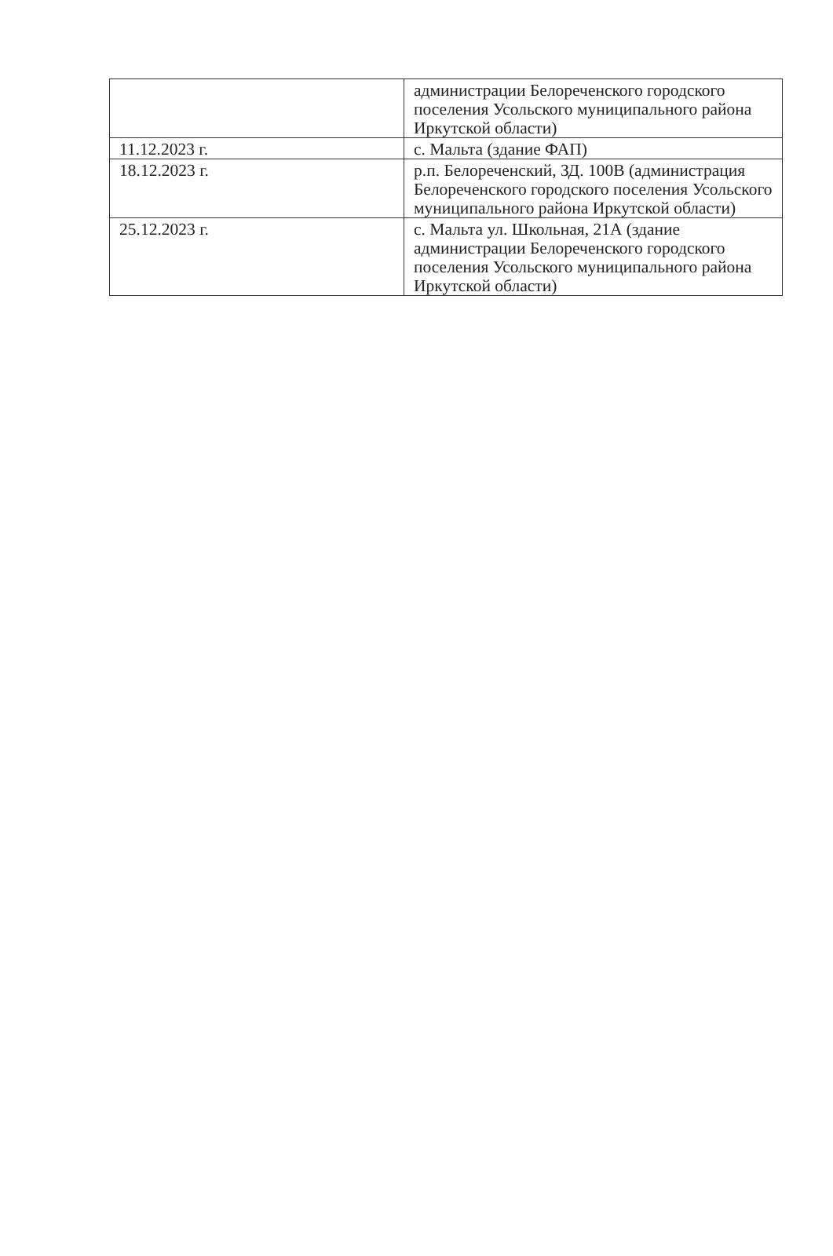| | администрации Белореченского городского поселения Усольского муниципального района Иркутской области) |
| 11.12.2023 г. | с. Мальта (здание ФАП) |
| 18.12.2023 г. | р.п. Белореченский, ЗД. 100В (администрация Белореченского городского поселения Усольского муниципального района Иркутской области) |
| 25.12.2023 г. | с. Мальта ул. Школьная, 21А (здание администрации Белореченского городского поселения Усольского муниципального района Иркутской области) |